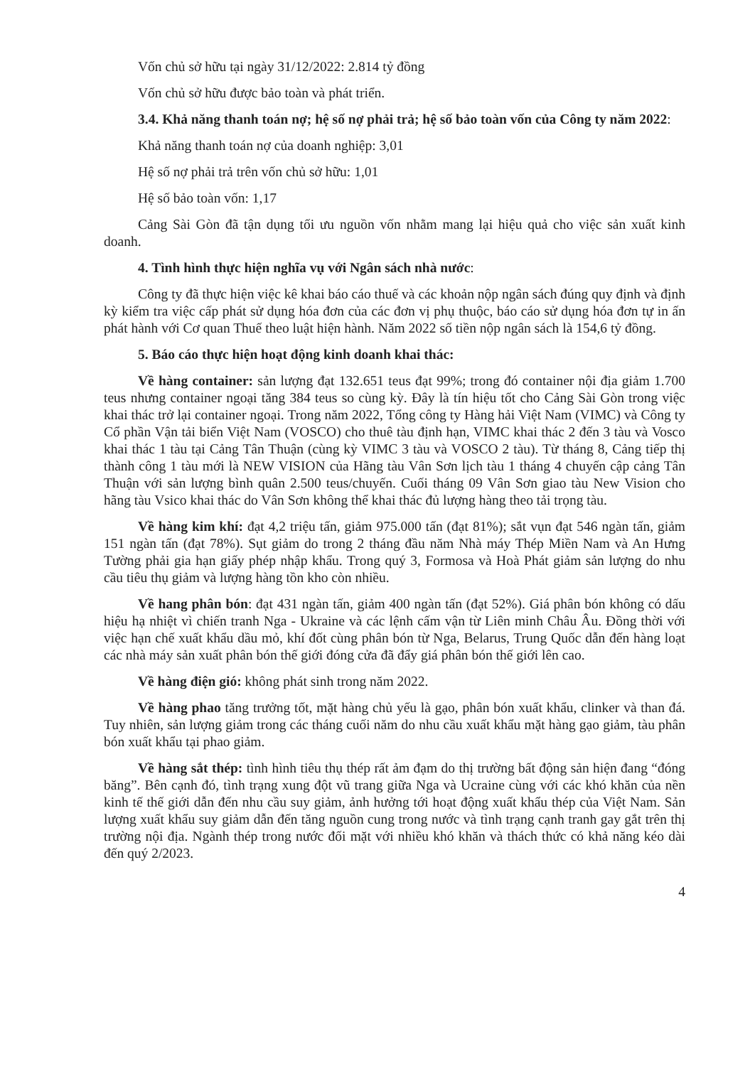Vốn chủ sở hữu tại ngày 31/12/2022: 2.814 tỷ đồng
Vốn chủ sở hữu được bảo toàn và phát triển.
3.4. Khả năng thanh toán nợ; hệ số nợ phải trả; hệ số bảo toàn vốn của Công ty năm 2022:
Khả năng thanh toán nợ của doanh nghiệp: 3,01
Hệ số nợ phải trả trên vốn chủ sở hữu: 1,01
Hệ số bảo toàn vốn: 1,17
Cảng Sài Gòn đã tận dụng tối ưu nguồn vốn nhằm mang lại hiệu quả cho việc sản xuất kinh doanh.
4. Tình hình thực hiện nghĩa vụ với Ngân sách nhà nước:
Công ty đã thực hiện việc kê khai báo cáo thuế và các khoản nộp ngân sách đúng quy định và định kỳ kiểm tra việc cấp phát sử dụng hóa đơn của các đơn vị phụ thuộc, báo cáo sử dụng hóa đơn tự in ấn phát hành với Cơ quan Thuế theo luật hiện hành. Năm 2022 số tiền nộp ngân sách là 154,6 tỷ đồng.
5. Báo cáo thực hiện hoạt động kinh doanh khai thác:
Về hàng container: sản lượng đạt 132.651 teus đạt 99%; trong đó container nội địa giảm 1.700 teus nhưng container ngoại tăng 384 teus so cùng kỳ. Đây là tín hiệu tốt cho Cảng Sài Gòn trong việc khai thác trở lại container ngoại. Trong năm 2022, Tổng công ty Hàng hải Việt Nam (VIMC) và Công ty Cổ phần Vận tải biển Việt Nam (VOSCO) cho thuê tàu định hạn, VIMC khai thác 2 đến 3 tàu và Vosco khai thác 1 tàu tại Cảng Tân Thuận (cùng kỳ VIMC 3 tàu và VOSCO 2 tàu). Từ tháng 8, Cảng tiếp thị thành công 1 tàu mới là NEW VISION của Hãng tàu Vân Sơn lịch tàu 1 tháng 4 chuyến cập cảng Tân Thuận với sản lượng bình quân 2.500 teus/chuyến. Cuối tháng 09 Vân Sơn giao tàu New Vision cho hãng tàu Vsico khai thác do Vân Sơn không thể khai thác đủ lượng hàng theo tải trọng tàu.
Về hàng kim khí: đạt 4,2 triệu tấn, giảm 975.000 tấn (đạt 81%); sắt vụn đạt 546 ngàn tấn, giảm 151 ngàn tấn (đạt 78%). Sụt giảm do trong 2 tháng đầu năm Nhà máy Thép Miền Nam và An Hưng Tường phải gia hạn giấy phép nhập khẩu. Trong quý 3, Formosa và Hoà Phát giảm sản lượng do nhu cầu tiêu thụ giảm và lượng hàng tồn kho còn nhiều.
Về hang phân bón: đạt 431 ngàn tấn, giảm 400 ngàn tấn (đạt 52%). Giá phân bón không có dấu hiệu hạ nhiệt vì chiến tranh Nga - Ukraine và các lệnh cấm vận từ Liên minh Châu Âu. Đồng thời với việc hạn chế xuất khẩu dầu mỏ, khí đốt cùng phân bón từ Nga, Belarus, Trung Quốc dẫn đến hàng loạt các nhà máy sản xuất phân bón thế giới đóng cửa đã đẩy giá phân bón thế giới lên cao.
Về hàng điện gió: không phát sinh trong năm 2022.
Về hàng phao tăng trưởng tốt, mặt hàng chủ yếu là gạo, phân bón xuất khẩu, clinker và than đá. Tuy nhiên, sản lượng giảm trong các tháng cuối năm do nhu cầu xuất khẩu mặt hàng gạo giảm, tàu phân bón xuất khẩu tại phao giảm.
Về hàng sắt thép: tình hình tiêu thụ thép rất ảm đạm do thị trường bất động sản hiện đang “đóng băng”. Bên cạnh đó, tình trạng xung đột vũ trang giữa Nga và Ucraine cùng với các khó khăn của nền kinh tế thế giới dẫn đến nhu cầu suy giảm, ảnh hưởng tới hoạt động xuất khẩu thép của Việt Nam. Sản lượng xuất khẩu suy giảm dẫn đến tăng nguồn cung trong nước và tình trạng cạnh tranh gay gắt trên thị trường nội địa. Ngành thép trong nước đối mặt với nhiều khó khăn và thách thức có khả năng kéo dài đến quý 2/2023.
4